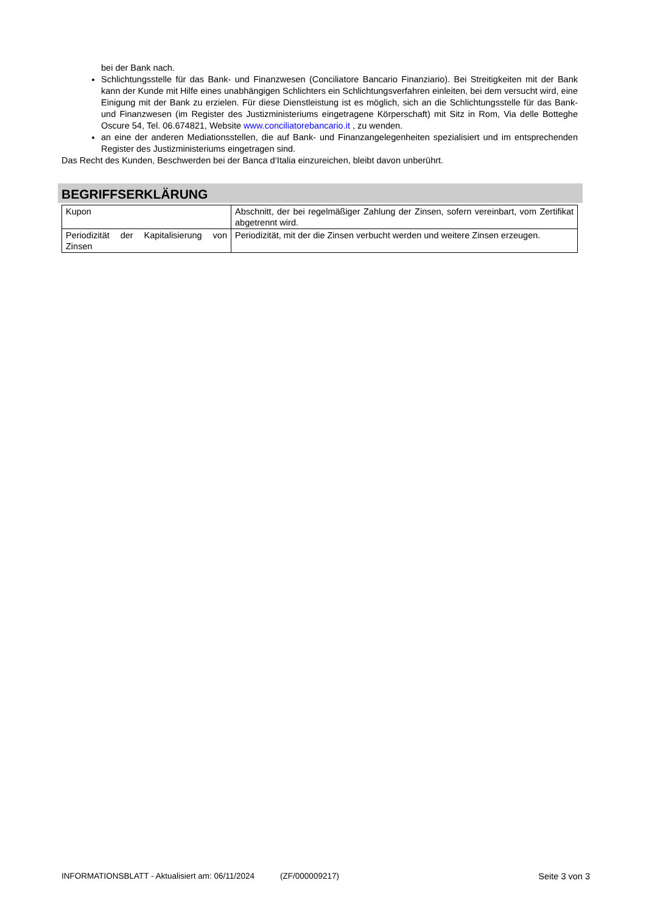bei der Bank nach.
Schlichtungsstelle für das Bank- und Finanzwesen (Conciliatore Bancario Finanziario). Bei Streitigkeiten mit der Bank kann der Kunde mit Hilfe eines unabhängigen Schlichters ein Schlichtungsverfahren einleiten, bei dem versucht wird, eine Einigung mit der Bank zu erzielen. Für diese Dienstleistung ist es möglich, sich an die Schlichtungsstelle für das Bank- und Finanzwesen (im Register des Justizministeriums eingetragene Körperschaft) mit Sitz in Rom, Via delle Botteghe Oscure 54, Tel. 06.674821, Website www.conciliatorebancario.it , zu wenden.
an eine der anderen Mediationsstellen, die auf Bank- und Finanzangelegenheiten spezialisiert und im entsprechenden Register des Justizministeriums eingetragen sind.
Das Recht des Kunden, Beschwerden bei der Banca d‘Italia einzureichen, bleibt davon unberührt.
BEGRIFFSERKLÄRUNG
| Kupon | Abschnitt, der bei regelmäßiger Zahlung der Zinsen, sofern vereinbart, vom Zertifikat abgetrennt wird. |
| Periodizität der Kapitalisierung von Zinsen | Periodizität, mit der die Zinsen verbucht werden und weitere Zinsen erzeugen. |
INFORMATIONSBLATT - Aktualisiert am: 06/11/2024 (ZF/000009217) Seite 3 von 3